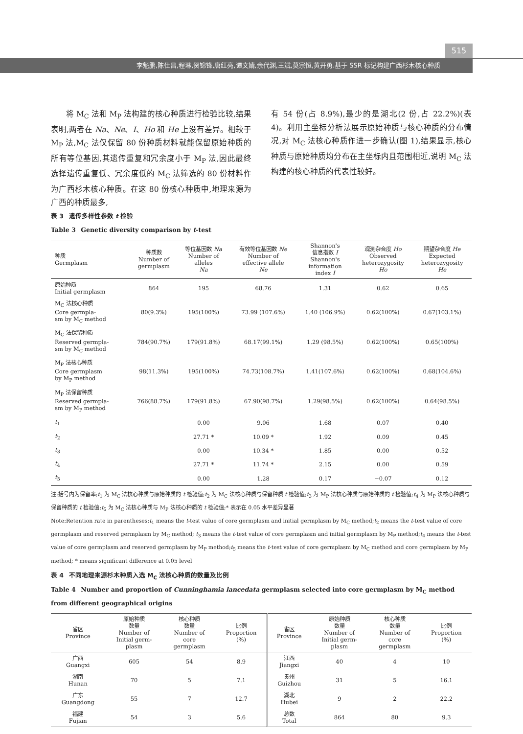515
李魁鹏,陈仕昌,程琳,贺锦锋,唐红亮,谭文婧,余代渊,王斌,莫宗恒,黄开勇.基于 SSR 标记构建广西杉木核心种质
  将 M<sub>C</sub> 法和 M<sub>P</sub> 法构建的核心种质进行检验比较,结果表明,两者在 Na、Ne、I、Ho 和 He 上没有差异。相较于 M<sub>P</sub> 法,M<sub>C</sub> 法仅保留 80 份种质材料就能保留原始种质的所有等位基因,其遗传重复和冗余度小于 M<sub>P</sub> 法,因此最终选择遗传重复低、冗余度低的 M<sub>C</sub> 法筛选的 80 份材料作为广西杉木核心种质。在这 80 份核心种质中,地理来源为广西的种质最多,
有 54 份(占 8.9%),最少的是湖北(2 份,占 22.2%)(表 4)。利用主坐标分析法展示原始种质与核心种质的分布情况,对 M<sub>C</sub> 法核心种质作进一步确认(图 1),结果显示,核心种质与原始种质均分布在主坐标内且范围相近,说明 M<sub>C</sub> 法构建的核心种质的代表性较好。
表 3  遗传多样性参数 t 检验
Table 3  Genetic diversity comparison by t-test
| 种质 Germplasm | 种质数 Number of germplasm | 等位基因数 Na Number of alleles Na | 有效等位基因数 Ne Number of effective allele Ne | Shannon's 信息指数 I Shannon's information index I | 观测杂合度 Ho Observed heterozygosity Ho | 期望杂合度 He Expected heterozygosity He |
| --- | --- | --- | --- | --- | --- | --- |
| 原始种质 Initial germplasm | 864 | 195 | 68.76 | 1.31 | 0.62 | 0.65 |
| M<sub>C</sub> 法核心种质 Core germpla- sm by M<sub>C</sub> method | 80(9.3%) | 195(100%) | 73.99 (107.6%) | 1.40 (106.9%) | 0.62(100%) | 0.67(103.1%) |
| M<sub>C</sub> 法保留种质 Reserved germpla- sm by M<sub>C</sub> method | 784(90.7%) | 179(91.8%) | 68.17(99.1%) | 1.29 (98.5%) | 0.62(100%) | 0.65(100%) |
| M<sub>P</sub> 法核心种质 Core germplasm by M<sub>P</sub> method | 98(11.3%) | 195(100%) | 74.73(108.7%) | 1.41(107.6%) | 0.62(100%) | 0.68(104.6%) |
| M<sub>P</sub> 法保留种质 Reserved germpla- sm by M<sub>P</sub> method | 766(88.7%) | 179(91.8%) | 67.90(98.7%) | 1.29(98.5%) | 0.62(100%) | 0.64(98.5%) |
| t<sub>1</sub> | | 0.00 | 9.06 | 1.68 | 0.07 | 0.40 |
| t<sub>2</sub> | | 27.71 * | 10.09 * | 1.92 | 0.09 | 0.45 |
| t<sub>3</sub> | | 0.00 | 10.34 * | 1.85 | 0.00 | 0.52 |
| t<sub>4</sub> | | 27.71 * | 11.74 * | 2.15 | 0.00 | 0.59 |
| t<sub>5</sub> | | 0.00 | 1.28 | 0.17 | −0.07 | 0.12 |
注:括号内为保留率;t<sub>1</sub> 为 M<sub>C</sub> 法核心种质与原始种质的 t 检验值;t<sub>2</sub> 为 M<sub>C</sub> 法核心种质与保留种质 t 检验值;t<sub>3</sub> 为 M<sub>P</sub> 法核心种质与原始种质的 t 检验值;t<sub>4</sub> 为 M<sub>P</sub> 法核心种质与保留种质的 t 检验值;t<sub>5</sub> 为 M<sub>C</sub> 法核心种质与 M<sub>P</sub> 法核心种质的 t 检验值;* 表示在 0.05 水平差异显著
Note:Retention rate in parentheses;t<sub>1</sub> means the t-test value of core germplasm and initial germplasm by M<sub>C</sub> method;t<sub>2</sub> means the t-test value of core germplasm and reserved germplasm by M<sub>C</sub> method; t<sub>3</sub> means the t-test value of core germplasm and initial germplasm by M<sub>P</sub> method;t<sub>4</sub> means the t-test value of core germplasm and reserved germplasm by M<sub>P</sub> method;t<sub>5</sub> means the t-test value of core germplasm by M<sub>C</sub> method and core germplasm by M<sub>P</sub> method; * means significant difference at 0.05 level
表 4  不同地理来源杉木种质入选 M<sub>C</sub> 法核心种质的数量及比例
Table 4  Number and proportion of Cunninghamia lancedata germplasm selected into core germplasm by M<sub>C</sub> method from different geographical origins
| 省区 Province | 原始种质 数量 Number of Initial germ- plasm | 核心种质 数量 Number of core germplasm | 比例 Proportion (%) | 省区 Province | 原始种质 数量 Number of Initial germ- plasm | 核心种质 数量 Number of core germplasm | 比例 Proportion (%) |
| --- | --- | --- | --- | --- | --- | --- | --- |
| 广西 Guangxi | 605 | 54 | 8.9 | 江西 Jiangxi | 40 | 4 | 10 |
| 湖南 Hunan | 70 | 5 | 7.1 | 贵州 Guizhou | 31 | 5 | 16.1 |
| 广东 Guangdong | 55 | 7 | 12.7 | 湖北 Hubei | 9 | 2 | 22.2 |
| 福建 Fujian | 54 | 3 | 5.6 | 总数 Total | 864 | 80 | 9.3 |